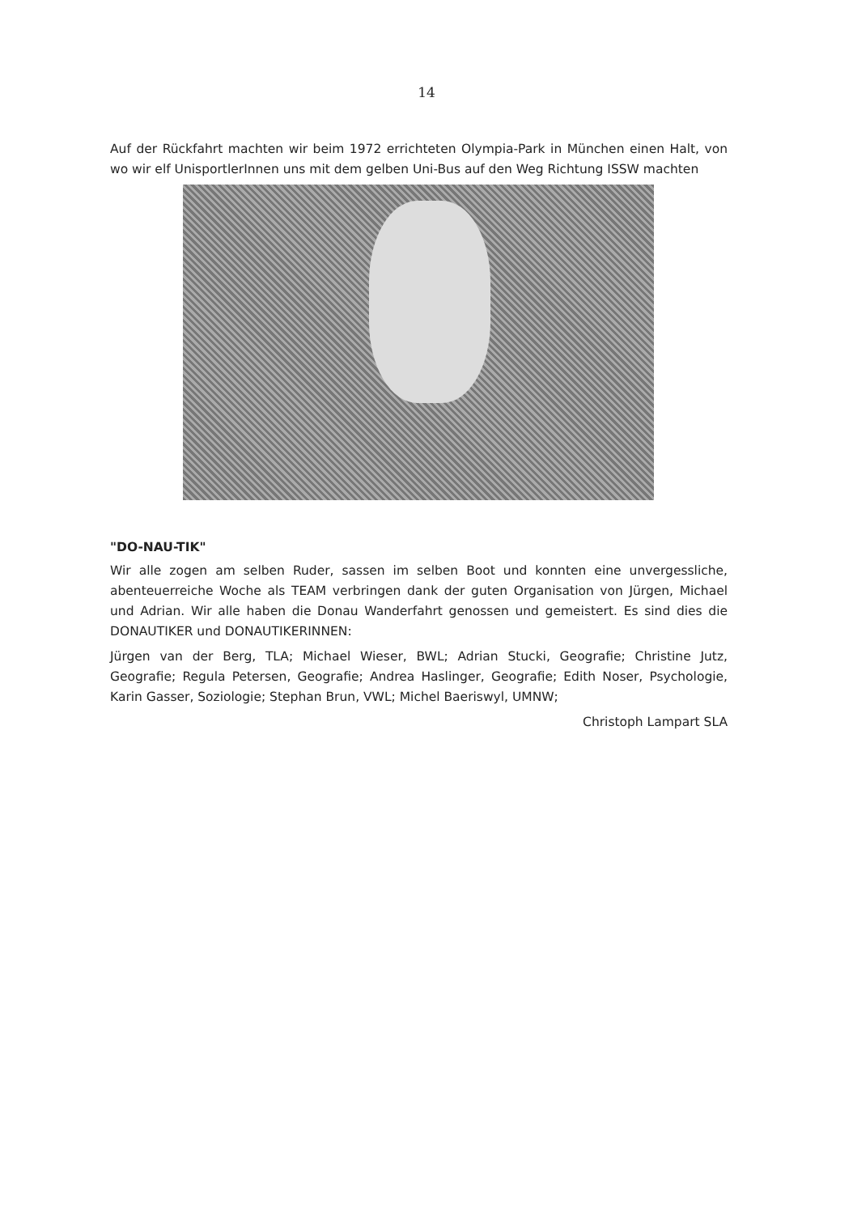14
Auf der Rückfahrt machten wir beim 1972 errichteten Olympia-Park in München einen Halt, von wo wir elf UnisportlerInnen uns mit dem gelben Uni-Bus auf den Weg Richtung ISSW machten
"DO-NAU-TIK"
Wir alle zogen am selben Ruder, sassen im selben Boot und konnten eine unvergessliche, abenteuerreiche Woche als TEAM verbringen dank der guten Organisation von Jürgen, Michael und Adrian. Wir alle haben die Donau Wanderfahrt genossen und gemeistert. Es sind dies die DONAUTIKER und DONAUTIKERINNEN:
Jürgen van der Berg, TLA; Michael Wieser, BWL; Adrian Stucki, Geografie; Christine Jutz, Geografie; Regula Petersen, Geografie; Andrea Haslinger, Geografie; Edith Noser, Psychologie, Karin Gasser, Soziologie; Stephan Brun, VWL; Michel Baeriswyl, UMNW;
Christoph Lampart SLA